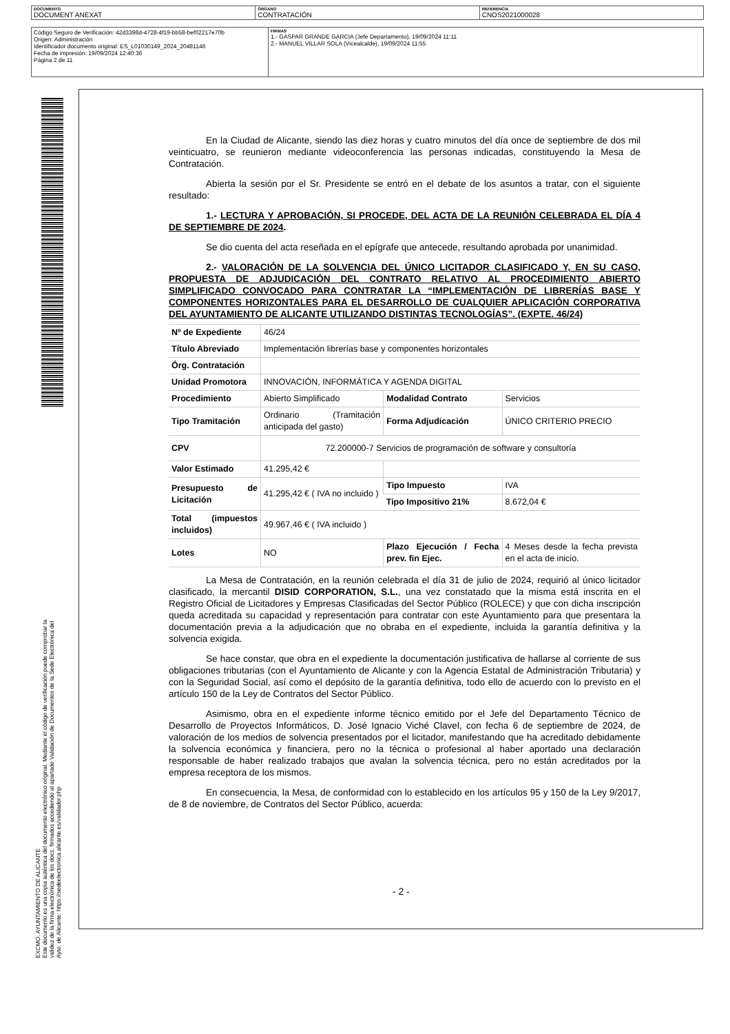DOCUMENTO
DOCUMENT ANEXAT
ÓRGANO
CONTRATACIÓN
REFERENCIA
CNOS2021000028
Código Seguro de Verificación: 42d3398d-4728-4f19-bb58-bef02217e70b
Origen: Administración
Identificador documento original: ES_L01030149_2024_20481146
Fecha de impresión: 19/09/2024 12:40:36
Página 2 de 11
FIRMAS
1.- GASPAR GRANDE GARCIA (Jefe Departamento), 19/09/2024 11:11
2.- MANUEL VILLAR SOLA (Vicealcalde), 19/09/2024 11:55
EXCMO. AYUNTAMIENTO DE ALICANTE
Este documento es una copia auténtica del documento electrónico original. Mediante el código de verificación puede comprobar la
validez de la firma electrónica de los docs. firmados accediendo al apartado Validación de Documentos de la Sede Electrónica del
Ayto. de Alicante: https://sedeelectronica.alicante.es/validador.php
En la Ciudad de Alicante, siendo las diez horas y cuatro minutos del día once de septiembre de dos mil veinticuatro, se reunieron mediante videoconferencia las personas indicadas, constituyendo la Mesa de Contratación.
Abierta la sesión por el Sr. Presidente se entró en el debate de los asuntos a tratar, con el siguiente resultado:
1.- LECTURA Y APROBACIÓN, SI PROCEDE, DEL ACTA DE LA REUNIÓN CELEBRADA EL DÍA 4 DE SEPTIEMBRE DE 2024.
Se dio cuenta del acta reseñada en el epígrafe que antecede, resultando aprobada por unanimidad.
2.- VALORACIÓN DE LA SOLVENCIA DEL ÚNICO LICITADOR CLASIFICADO Y, EN SU CASO, PROPUESTA DE ADJUDICACIÓN DEL CONTRATO RELATIVO AL PROCEDIMIENTO ABIERTO SIMPLIFICADO CONVOCADO PARA CONTRATAR LA “IMPLEMENTACIÓN DE LIBRERÍAS BASE Y COMPONENTES HORIZONTALES PARA EL DESARROLLO DE CUALQUIER APLICACIÓN CORPORATIVA DEL AYUNTAMIENTO DE ALICANTE UTILIZANDO DISTINTAS TECNOLOGÍAS”. (EXPTE. 46/24)
| Nº de Expediente | 46/24 | | |
| Título Abreviado | Implementación librerías base y componentes horizontales | | |
| Órg. Contratación | | | |
| Unidad Promotora | INNOVACIÓN, INFORMÁTICA Y AGENDA DIGITAL | | |
| Procedimiento | Abierto Simplificado | Modalidad Contrato | Servicios |
| Tipo Tramitación | Ordinario (Tramitación anticipada del gasto) | Forma Adjudicación | ÚNICO CRITERIO PRECIO |
| CPV | 72.200000-7 Servicios de programación de software y consultoría | | |
| Valor Estimado | 41.295,42 € | | |
| Presupuesto de Licitación | 41.295,42 € ( IVA no incluido ) | Tipo Impuesto | IVA |
| | | Tipo Impositivo 21% | 8.672,04 € |
| Total (impuestos incluidos) | 49.967,46 € ( IVA incluido ) | | |
| Lotes | NO | Plazo Ejecución / Fecha prev. fin Ejec. | 4 Meses desde la fecha prevista en el acta de inicio. |
La Mesa de Contratación, en la reunión celebrada el día 31 de julio de 2024, requirió al único licitador clasificado, la mercantil DISID CORPORATION, S.L., una vez constatado que la misma está inscrita en el Registro Oficial de Licitadores y Empresas Clasificadas del Sector Público (ROLECE) y que con dicha inscripción queda acreditada su capacidad y representación para contratar con este Ayuntamiento para que presentara la documentación previa a la adjudicación que no obraba en el expediente, incluida la garantía definitiva y la solvencia exigida.
Se hace constar, que obra en el expediente la documentación justificativa de hallarse al corriente de sus obligaciones tributarias (con el Ayuntamiento de Alicante y con la Agencia Estatal de Administración Tributaria) y con la Seguridad Social, así como el depósito de la garantía definitiva, todo ello de acuerdo con lo previsto en el artículo 150 de la Ley de Contratos del Sector Público.
Asimismo, obra en el expediente informe técnico emitido por el Jefe del Departamento Técnico de Desarrollo de Proyectos Informáticos, D. José Ignacio Viché Clavel, con fecha 6 de septiembre de 2024, de valoración de los medios de solvencia presentados por el licitador, manifestando que ha acreditado debidamente la solvencia económica y financiera, pero no la técnica o profesional al haber aportado una declaración responsable de haber realizado trabajos que avalan la solvencia técnica, pero no están acreditados por la empresa receptora de los mismos.
En consecuencia, la Mesa, de conformidad con lo establecido en los artículos 95 y 150 de la Ley 9/2017, de 8 de noviembre, de Contratos del Sector Público, acuerda:
- 2 -